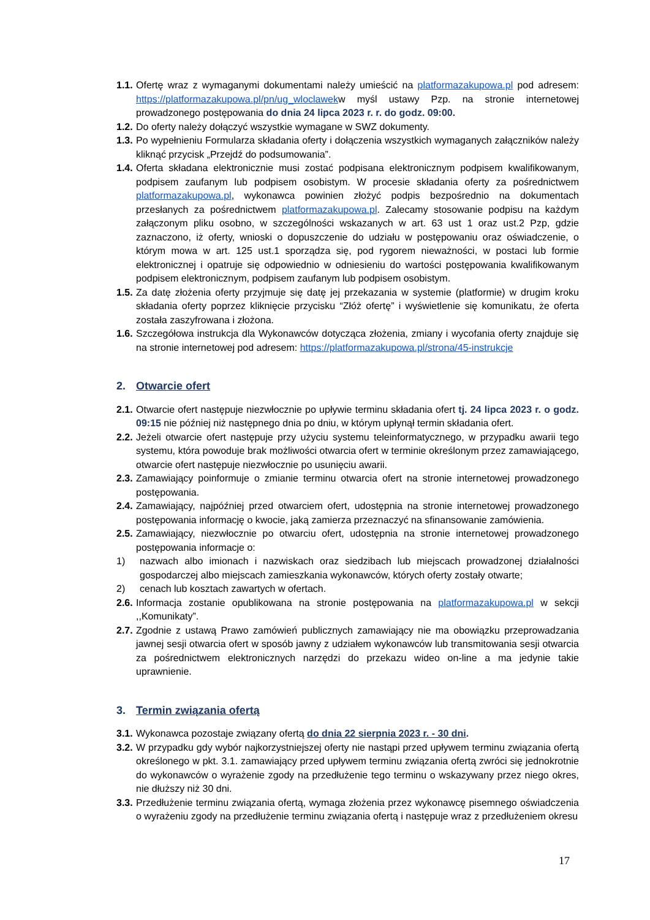1.1. Ofertę wraz z wymaganymi dokumentami należy umieścić na platformazakupowa.pl pod adresem: https://platformazakupowa.pl/pn/ug_wloclawekw myśl ustawy Pzp. na stronie internetowej prowadzonego postępowania do dnia 24 lipca 2023 r. r. do godz. 09:00.
1.2. Do oferty należy dołączyć wszystkie wymagane w SWZ dokumenty.
1.3. Po wypełnieniu Formularza składania oferty i dołączenia wszystkich wymaganych załączników należy kliknąć przycisk „Przejdź do podsumowania”.
1.4. Oferta składana elektronicznie musi zostać podpisana elektronicznym podpisem kwalifikowanym, podpisem zaufanym lub podpisem osobistym. W procesie składania oferty za pośrednictwem platformazakupowa.pl, wykonawca powinien złożyć podpis bezpośrednio na dokumentach przesłanych za pośrednictwem platformazakupowa.pl. Zalecamy stosowanie podpisu na każdym załączonym pliku osobno, w szczególności wskazanych w art. 63 ust 1 oraz ust.2 Pzp, gdzie zaznaczono, iż oferty, wnioski o dopuszczenie do udziału w postępowaniu oraz oświadczenie, o którym mowa w art. 125 ust.1 sporządza się, pod rygorem nieważności, w postaci lub formie elektronicznej i opatruje się odpowiednio w odniesieniu do wartości postępowania kwalifikowanym podpisem elektronicznym, podpisem zaufanym lub podpisem osobistym.
1.5. Za datę złożenia oferty przyjmuje się datę jej przekazania w systemie (platformie) w drugim kroku składania oferty poprzez kliknięcie przycisku “Złóż ofertę” i wyświetlenie się komunikatu, że oferta została zaszyfrowana i złożona.
1.6. Szczegółowa instrukcja dla Wykonawców dotycząca złożenia, zmiany i wycofania oferty znajduje się na stronie internetowej pod adresem: https://platformazakupowa.pl/strona/45-instrukcje
2. Otwarcie ofert
2.1. Otwarcie ofert następuje niezwłocznie po upływie terminu składania ofert tj. 24 lipca 2023 r. o godz. 09:15 nie później niż następnego dnia po dniu, w którym upłynął termin składania ofert.
2.2. Jeżeli otwarcie ofert następuje przy użyciu systemu teleinformatycznego, w przypadku awarii tego systemu, która powoduje brak możliwości otwarcia ofert w terminie określonym przez zamawiającego, otwarcie ofert następuje niezwłocznie po usunięciu awarii.
2.3. Zamawiający poinformuje o zmianie terminu otwarcia ofert na stronie internetowej prowadzonego postępowania.
2.4. Zamawiający, najpóźniej przed otwarciem ofert, udostępnia na stronie internetowej prowadzonego postępowania informację o kwocie, jaką zamierza przeznaczyć na sfinansowanie zamówienia.
2.5. Zamawiający, niezwłocznie po otwarciu ofert, udostępnia na stronie internetowej prowadzonego postępowania informacje o:
1) nazwach albo imionach i nazwiskach oraz siedzibach lub miejscach prowadzonej działalności gospodarczej albo miejscach zamieszkania wykonawców, których oferty zostały otwarte;
2) cenach lub kosztach zawartych w ofertach.
2.6. Informacja zostanie opublikowana na stronie postępowania na platformazakupowa.pl w sekcji ,,Komunikaty”.
2.7. Zgodnie z ustawą Prawo zamówień publicznych zamawiający nie ma obowiązku przeprowadzania jawnej sesji otwarcia ofert w sposób jawny z udziałem wykonawców lub transmitowania sesji otwarcia za pośrednictwem elektronicznych narzędzi do przekazu wideo on-line a ma jedynie takie uprawnienie.
3. Termin związania ofertą
3.1. Wykonawca pozostaje związany ofertą do dnia 22 sierpnia 2023 r. - 30 dni.
3.2. W przypadku gdy wybór najkorzystniejszej oferty nie nastąpi przed upływem terminu związania ofertą określonego w pkt. 3.1. zamawiający przed upływem terminu związania ofertą zwróci się jednokrotnie do wykonawców o wyrażenie zgody na przedłużenie tego terminu o wskazywany przez niego okres, nie dłuższy niż 30 dni.
3.3. Przedłużenie terminu związania ofertą, wymaga złożenia przez wykonawcę pisemnego oświadczenia o wyrażeniu zgody na przedłużenie terminu związania ofertą i następuje wraz z przedłużeniem okresu
17